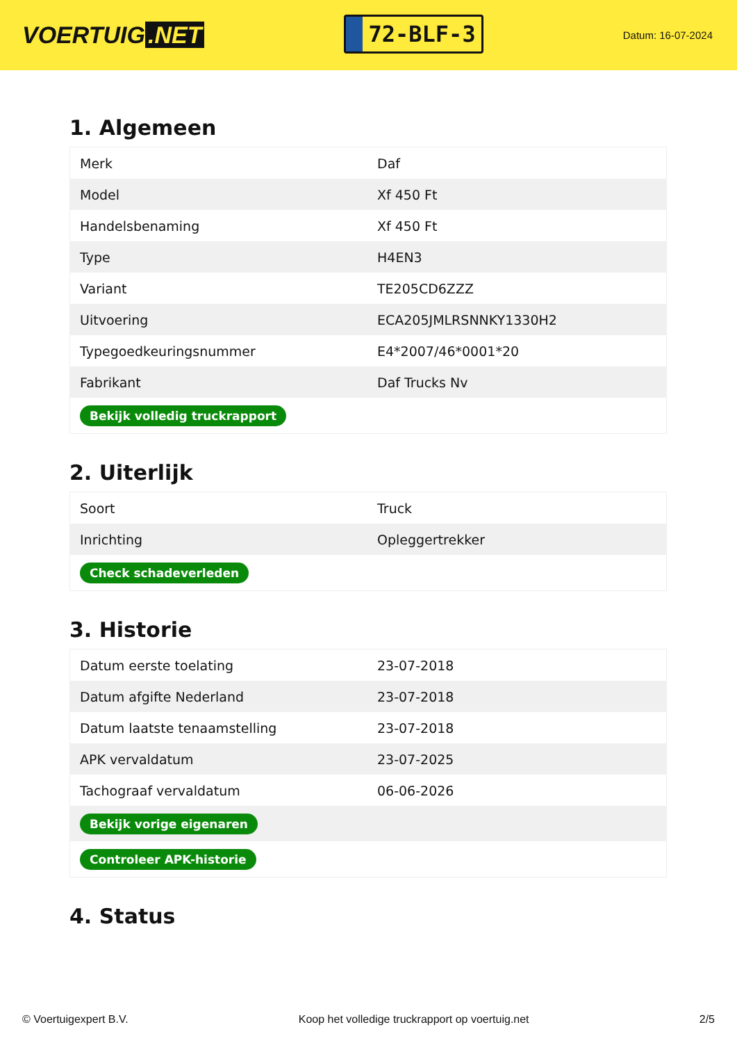VOERTUIG.NET
72-BLF-3
Datum: 16-07-2024
1. Algemeen
| Merk | Daf |
| Model | Xf 450 Ft |
| Handelsbenaming | Xf 450 Ft |
| Type | H4EN3 |
| Variant | TE205CD6ZZZ |
| Uitvoering | ECA205JMLRSNNKY1330H2 |
| Typegoedkeuringsnummer | E4*2007/46*0001*20 |
| Fabrikant | Daf Trucks Nv |
| Bekijk volledig truckrapport | |
2. Uiterlijk
| Soort | Truck |
| Inrichting | Opleggertrekker |
| Check schadeverleden | |
3. Historie
| Datum eerste toelating | 23-07-2018 |
| Datum afgifte Nederland | 23-07-2018 |
| Datum laatste tenaamstelling | 23-07-2018 |
| APK vervaldatum | 23-07-2025 |
| Tachograaf vervaldatum | 06-06-2026 |
| Bekijk vorige eigenaren | |
| Controleer APK-historie | |
4. Status
© Voertuigexpert B.V. Koop het volledige truckrapport op voertuig.net 2/5